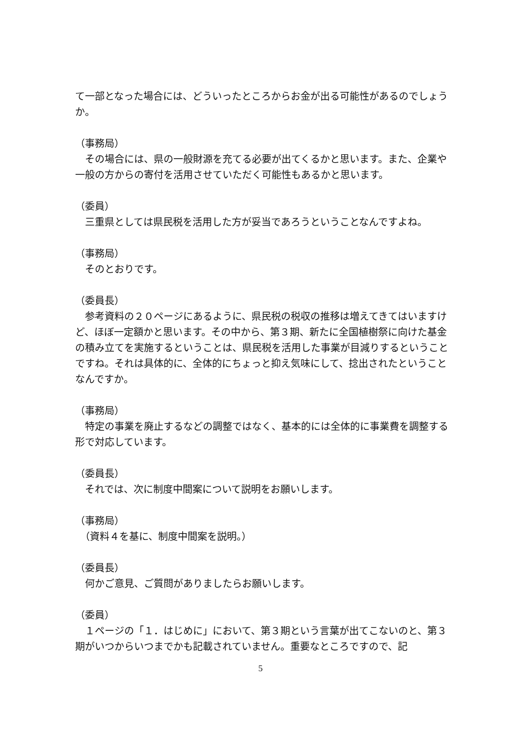て一部となった場合には、どういったところからお金が出る可能性があるのでしょうか。
（事務局）
　その場合には、県の一般財源を充てる必要が出てくるかと思います。また、企業や一般の方からの寄付を活用させていただく可能性もあるかと思います。
（委員）
　三重県としては県民税を活用した方が妥当であろうということなんですよね。
（事務局）
　そのとおりです。
（委員長）
　参考資料の２０ページにあるように、県民税の税収の推移は増えてきてはいますけど、ほぼ一定額かと思います。その中から、第３期、新たに全国植樹祭に向けた基金の積み立てを実施するということは、県民税を活用した事業が目減りするということですね。それは具体的に、全体的にちょっと抑え気味にして、捻出されたということなんですか。
（事務局）
　特定の事業を廃止するなどの調整ではなく、基本的には全体的に事業費を調整する形で対応しています。
（委員長）
　それでは、次に制度中間案について説明をお願いします。
（事務局）
　（資料４を基に、制度中間案を説明。）
（委員長）
　何かご意見、ご質問がありましたらお願いします。
（委員）
　１ページの「１．はじめに」において、第３期という言葉が出てこないのと、第３期がいつからいつまでかも記載されていません。重要なところですので、記
5